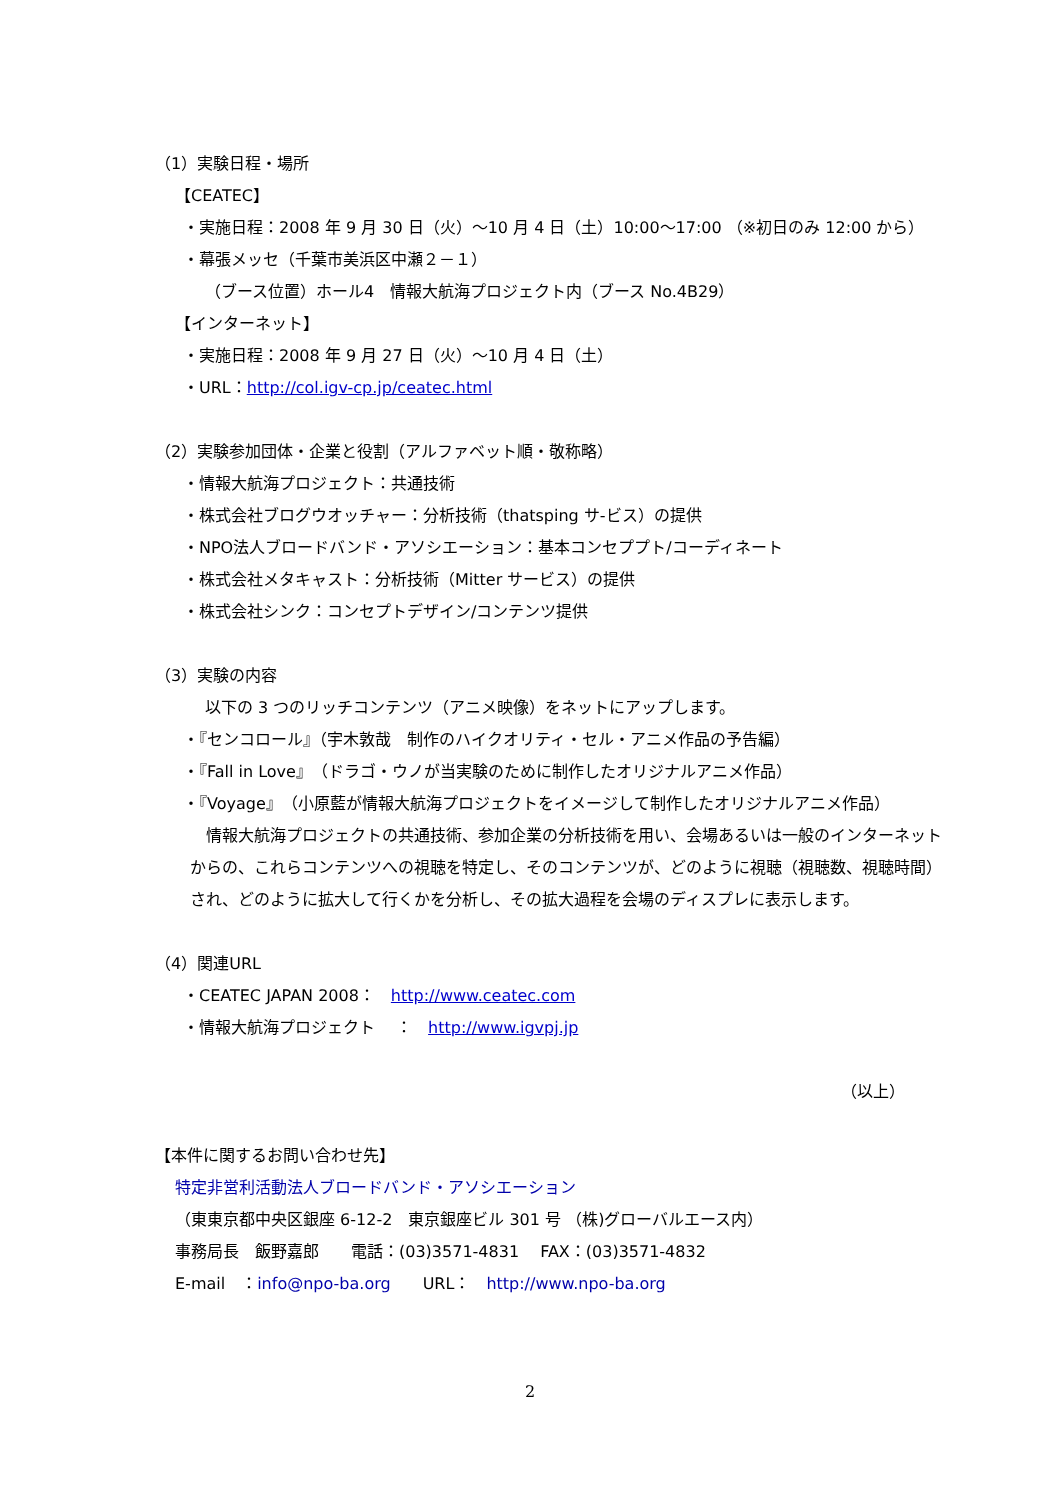（1）実験日程・場所
【CEATEC】
・実施日程：2008 年 9 月 30 日（火）～10 月 4 日（土）10:00～17:00 （※初日のみ 12:00 から）
・幕張メッセ（千葉市美浜区中瀬２－１）
（ブース位置）ホール4　情報大航海プロジェクト内（ブース No.4B29）
【インターネット】
・実施日程：2008 年 9 月 27 日（火）～10 月 4 日（土）
・URL：http://col.igv-cp.jp/ceatec.html
（2）実験参加団体・企業と役割（アルファベット順・敬称略）
・情報大航海プロジェクト：共通技術
・株式会社ブログウオッチャー：分析技術（thatsping サ-ビス）の提供
・NPO法人ブロードバンド・アソシエーション：基本コンセププト/コーディネート
・株式会社メタキャスト：分析技術（Mitter サービス）の提供
・株式会社シンク：コンセプトデザイン/コンテンツ提供
（3）実験の内容
以下の 3 つのリッチコンテンツ（アニメ映像）をネットにアップします。
・『センコロール』（宇木敦哉　制作のハイクオリティ・セル・アニメ作品の予告編）
・『Fall in Love』（ドラゴ・ウノが当実験のために制作したオリジナルアニメ作品）
・『Voyage』（小原藍が情報大航海プロジェクトをイメージして制作したオリジナルアニメ作品）
　情報大航海プロジェクトの共通技術、参加企業の分析技術を用い、会場あるいは一般のインターネットからの、これらコンテンツへの視聴を特定し、そのコンテンツが、どのように視聴（視聴数、視聴時間）され、どのように拡大して行くかを分析し、その拡大過程を会場のディスプレに表示します。
（4）関連URL
・CEATEC JAPAN 2008：　http://www.ceatec.com
・情報大航海プロジェクト　 ：　http://www.igvpj.jp
（以上）
【本件に関するお問い合わせ先】
特定非営利活動法人ブロードバンド・アソシエーション
（東東京都中央区銀座 6-12-2　東京銀座ビル 301 号 （株)グローバルエース内）
事務局長　飯野嘉郎　　電話：(03)3571-4831　 FAX：(03)3571-4832
E-mail　：info@npo-ba.org　　URL：　http://www.npo-ba.org
2